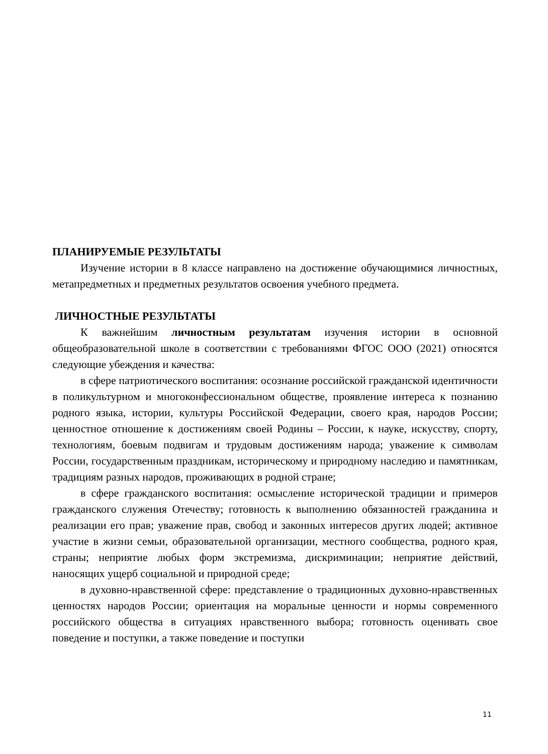ПЛАНИРУЕМЫЕ РЕЗУЛЬТАТЫ
Изучение истории в 8 классе направлено на достижение обучающимися личностных, метапредметных и предметных результатов освоения учебного предмета.
ЛИЧНОСТНЫЕ РЕЗУЛЬТАТЫ
К важнейшим личностным результатам изучения истории в основной общеобразовательной школе в соответствии с требованиями ФГОС ООО (2021) относятся следующие убеждения и качества:
в сфере патриотического воспитания: осознание российской гражданской идентичности в поликультурном и многоконфессиональном обществе, проявление интереса к познанию родного языка, истории, культуры Российской Федерации, своего края, народов России; ценностное отношение к достижениям своей Родины – России, к науке, искусству, спорту, технологиям, боевым подвигам и трудовым достижениям народа; уважение к символам России, государственным праздникам, историческому и природному наследию и памятникам, традициям разных народов, проживающих в родной стране;
в сфере гражданского воспитания: осмысление исторической традиции и примеров гражданского служения Отечеству; готовность к выполнению обязанностей гражданина и реализации его прав; уважение прав, свобод и законных интересов других людей; активное участие в жизни семьи, образовательной организации, местного сообщества, родного края, страны; неприятие любых форм экстремизма, дискриминации; неприятие действий, наносящих ущерб социальной и природной среде;
в духовно-нравственной сфере: представление о традиционных духовно-нравственных ценностях народов России; ориентация на моральные ценности и нормы современного российского общества в ситуациях нравственного выбора; готовность оценивать свое поведение и поступки, а также поведение и поступки
11